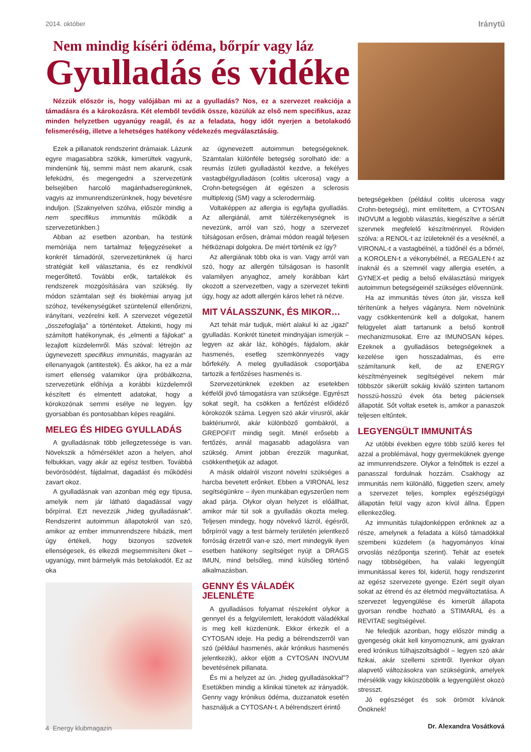2014. október Iránytű
Nem mindig kíséri ödéma, bőrpír vagy láz
Gyulladás és vidéke
Nézzük először is, hogy valójában mi az a gyulladás? Nos, ez a szervezet reakciója a támadásra és a károkozásra. Két elemből tevődik össze, közülük az első nem specifikus, azaz minden helyzetben ugyanúgy reagál, és az a feladata, hogy időt nyerjen a betolakodó felismeréséig, illetve a lehetséges hatékony védekezés megválasztásáig.
Ezek a pillanatok rendszerint drámaiak. Lázunk egyre magasabbra szökik, kimerültek vagyunk, mindenünk fáj, semmi mást nem akarunk, csak lefeküdni, és megengedni a szervezetünk belsejében harcoló magánhadseregünknek, vagyis az immunrendszerünknek, hogy bevetésre induljon. (Szaknyelven szólva, először mindig a nem specifikus immunitás működik a szervezetünkben.)
Abban az esetben azonban, ha testünk memóriája nem tartalmaz feljegyzéseket a konkrét támadóról, szervezetünknek új harci stratégiát kell választania, és ez rendkívül megerőltető. További erők, tartalékok és rendszerek mozgósítására van szükség. Ily módon számtalan sejt és biokémiai anyag jut szóhoz, tevékenységüket szüntelenül ellenőrizni, irányítani, vezérelni kell. A szervezet végezetül „összefoglalja” a történteket. Áttekinti, hogy mi számított hatékonynak, és „elmenti a fájlokat” a lezajlott küzdelemről. Más szóval: létrejön az úgynevezett specifikus immunitás, magyarán az ellenanyagok (antitestek). És akkor, ha ez a már ismert ellenség valamikor újra próbálkozna, szervezetünk előhívja a korábbi küzdelemről készített és elmentett adatokat, hogy a kórokozónak semmi esélye ne legyen. Így gyorsabban és pontosabban képes reagálni.
MELEG ÉS HIDEG GYULLADÁS
A gyulladásnak több jellegzetessége is van. Növekszik a hőmérséklet azon a helyen, ahol felbukkan, vagy akár az egész testben. Továbbá bevörösödést, fájdalmat, dagadást és működési zavart okoz.
A gyulladásnak van azonban még egy típusa, amelyik nem jár látható dagadással vagy bőrpírral. Ezt nevezzük „hideg gyulladásnak”. Rendszerint autoimmun állapotokról van szó, amikor az ember immunrendszere hibázik, mert úgy értékeli, hogy bizonyos szövetek ellenségesek, és elkezdi megsemmisíteni őket – ugyanúgy, mint bármelyik más betolakodót. Ez az oka
az úgynevezett autoimmun betegségeknek. Számtalan különféle betegség sorolható ide: a reumás ízületi gyulladástól kezdve, a fekélyes vastagbélgyulladáson (colitis ulcerosa) vagy a Crohn-betegségen át egészen a sclerosis multiplexig (SM) vagy a sclerodermáig.
Voltaképpen az allergia is egyfajta gyulladás. Az allergiánál, amit túlérzékenységnek is nevezünk, arról van szó, hogy a szervezet túlságosan erősen, drámai módon reagál teljesen hétköznapi dolgokra. De miért történik ez így?
Az allergiának több oka is van. Vagy arról van szó, hogy az allergén túlságosan is hasonlít valamilyen anyaghoz, amely korábban kárt okozott a szervezetben, vagy a szervezet tekinti úgy, hogy az adott allergén káros lehet rá nézve.
MIT VÁLASSZUNK, ÉS MIKOR…
Azt tehát már tudjuk, miért alakul ki az „igazi” gyulladás. Konkrét tüneteit mindnyájan ismerjük – legyen az akár láz, köhögés, fájdalom, akár hasmenés, esetleg szemkönnyezés vagy bőrfekély. A meleg gyulladások csoportjába tartozik a fertőzéses hasmenés is.
Szervezetünknek ezekben az esetekben kétfelől jövő támogatásra van szüksége. Egyrészt sokat segít, ha csökken a fertőzést előidéző kórokozók száma. Legyen szó akár vírusról, akár baktériumról, akár különböző gombákról, a GREPOFIT mindig segít. Minél erősebb a fertőzés, annál magasabb adagolásra van szükség. Amint jobban érezzük magunkat, csökkenthetjük az adagot.
A másik oldalról viszont növelni szükséges a harcba bevetett erőnket. Ebben a VIRONAL lesz segítségünkre – ilyen munkában egyszerűen nem akad párja. Olykor olyan helyzet is előállhat, amikor már túl sok a gyulladás okozta meleg. Teljesen mindegy, hogy növekvő lázról, égésről, bőrpírról vagy a test bármely területén jelentkező forróság érzetről van-e szó, mert mindegyik ilyen esetben hatékony segítséget nyújt a DRAGS IMUN, mind belsőleg, mind külsőleg történő alkalmazásban.
GENNY ÉS VÁLADÉK JELENLÉTE
A gyulladásos folyamat részeként olykor a gennyel és a felgyülemlett, lerakódott váladékkal is meg kell küzdenünk. Ekkor érkezik el a CYTOSAN ideje. Ha pedig a bélrendszerről van szó (például hasmenés, akár krónikus hasmenés jelentkezik), akkor eljött a CYTOSAN INOVUM bevetésének pillanata.
És mi a helyzet az ún. „hideg gyulladásokkal”? Esetükben mindig a klinikai tünetek az irányadók. Genny vagy krónikus ödéma, duzzanatok esetén használjuk a CYTOSAN-t. A bélrendszert érintő
betegségekben (például colitis ulcerosa vagy Crohn-betegség), mint említettem, a CYTOSAN INOVUM a legjobb választás, kiegészítve a sérült szervnek megfelelő készítménnyel. Röviden szólva: a RENOL-t az ízületeknél és a veséknél, a VIRONAL-t a vastagbélnél, a tüdőnél és a bőrnél, a KOROLEN-t a vékonybélnél, a REGALEN-t az ínaknál és a szemnél vagy allergia esetén, a GYNEX-et pedig a belső elválasztású mirigyek autoimmun betegségeinél szükséges elővennünk.
Ha az immunitás téves úton jár, vissza kell térítenünk a helyes vágányra. Nem növelnünk vagy csökkentenünk kell a dolgokat, hanem felügyelet alatt tartanunk a belső kontroll mechanizmusokat. Erre az IMUNOSAN képes. Ezeknek a gyulladásos betegségeknek a kezelése igen hosszadalmas, és erre számítanunk kell, de az ENERGY készítményeinek segítségével nekem már többször sikerült sokáig kiváló szinten tartanom hosszú-hosszú évek óta beteg páciensek állapotát. Sőt voltak esetek is, amikor a panaszok teljesen eltűntek.
LEGYENGÜLT IMMUNITÁS
Az utóbbi években egyre több szülő keres fel azzal a problémával, hogy gyermeküknek gyenge az immunrendszere. Olykor a felnőttek is ezzel a panasszal fordulnak hozzám. Csakhogy az immunitás nem különálló, független szerv, amely a szervezet teljes, komplex egészségügyi állapotán felül vagy azon kívül állna. Éppen ellenkezőleg.
Az immunitás tulajdonképpen erőnknek az a része, amelynek a feladata a külső támadókkal szembeni küzdelem (a hagyományos kínai orvoslás nézőpontja szerint). Tehát az esetek nagy többségében, ha valaki legyengült immunitással keres föl, kiderül, hogy rendszerint az egész szervezete gyenge. Ezért segít olyan sokat az étrend és az életmód megváltoztatása. A szervezet legyengülése és kimerült állapota gyorsan rendbe hozható a STIMARAL és a REVITAE segítségével.
Ne feledjük azonban, hogy először mindig a gyengeség okát kell kinyomoznunk, ami gyakran ered krónikus túlhajszoltságból – legyen szó akár fizikai, akár szellemi szintről. Ilyenkor olyan alapvető változásokra van szükségünk, amelyek mérséklik vagy kiküszöbölik a legyengülést okozó stresszt.
Jó egészséget és sok örömöt kívánok Önöknek!
Dr. Alexandra Vosátková
4 Energy klubmagazin